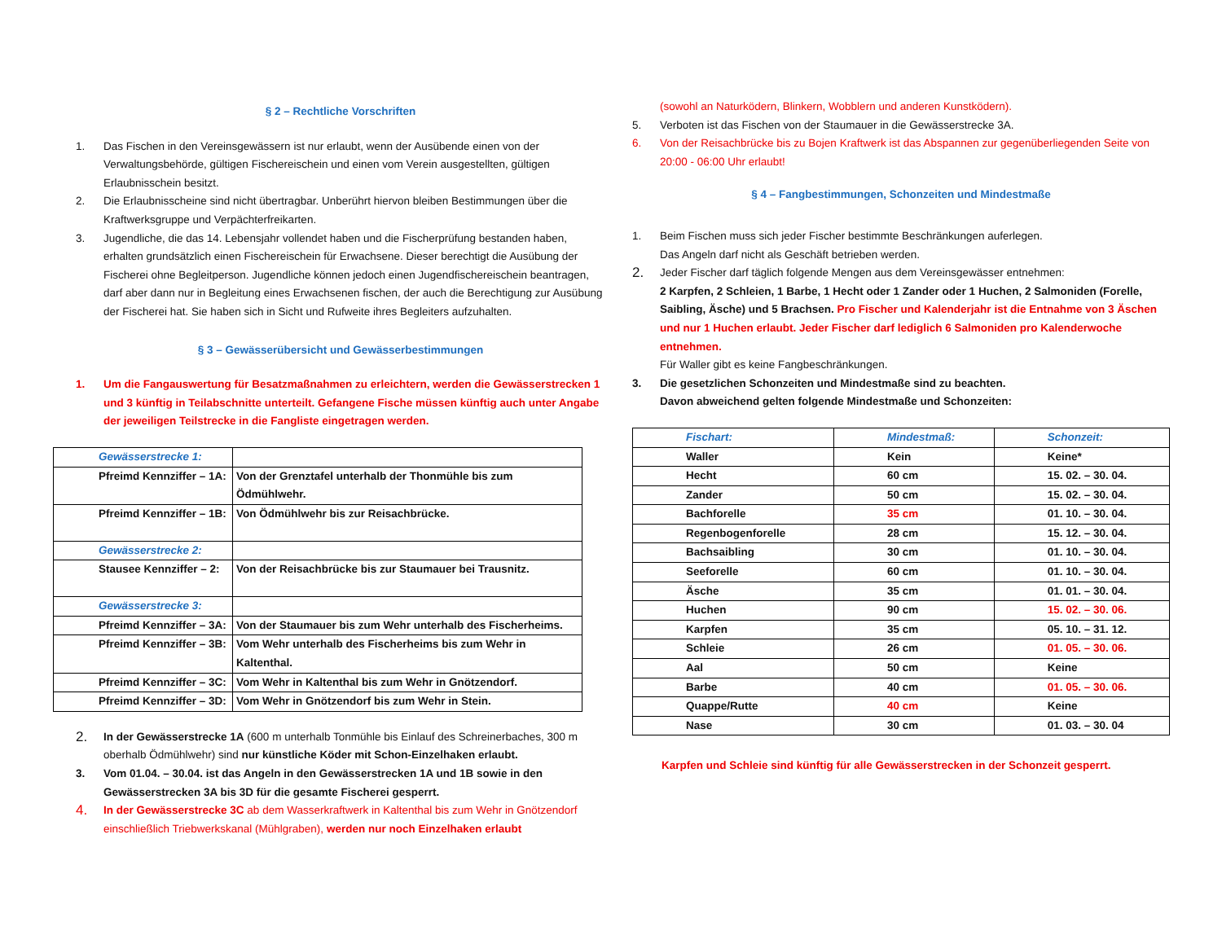§ 2 – Rechtliche Vorschriften
1. Das Fischen in den Vereinsgewässern ist nur erlaubt, wenn der Ausübende einen von der Verwaltungsbehörde, gültigen Fischereischein und einen vom Verein ausgestellten, gültigen Erlaubnisschein besitzt.
2. Die Erlaubnisscheine sind nicht übertragbar. Unberührt hiervon bleiben Bestimmungen über die Kraftwerksgruppe und Verpächterfreikarten.
3. Jugendliche, die das 14. Lebensjahr vollendet haben und die Fischerprüfung bestanden haben, erhalten grundsätzlich einen Fischereischein für Erwachsene. Dieser berechtigt die Ausübung der Fischerei ohne Begleitperson. Jugendliche können jedoch einen Jugendfischereischein beantragen, darf aber dann nur in Begleitung eines Erwachsenen fischen, der auch die Berechtigung zur Ausübung der Fischerei hat. Sie haben sich in Sicht und Rufweite ihres Begleiters aufzuhalten.
§ 3 – Gewässerübersicht und Gewässerbestimmungen
1. Um die Fangauswertung für Besatzmaßnahmen zu erleichtern, werden die Gewässerstrecken 1 und 3 künftig in Teilabschnitte unterteilt. Gefangene Fische müssen künftig auch unter Angabe der jeweiligen Teilstrecke in die Fangliste eingetragen werden.
| Gewässerstrecke 1: | |
| Pfreimd Kennziffer – 1A: | Von der Grenztafel unterhalb der Thonmühle bis zum Ödmühlwehr. |
| Pfreimd Kennziffer – 1B: | Von Ödmühlwehr bis zur Reisachbrücke. |
| Gewässerstrecke 2: | |
| Stausee Kennziffer – 2: | Von der Reisachbrücke bis zur Staumauer bei Trausnitz. |
| Gewässerstrecke 3: | |
| Pfreimd Kennziffer – 3A: | Von der Staumauer bis zum Wehr unterhalb des Fischerheims. |
| Pfreimd Kennziffer – 3B: | Vom Wehr unterhalb des Fischerheims bis zum Wehr in Kaltenthal. |
| Pfreimd Kennziffer – 3C: | Vom Wehr in Kaltenthal bis zum Wehr in Gnötzendorf. |
| Pfreimd Kennziffer – 3D: | Vom Wehr in Gnötzendorf bis zum Wehr in Stein. |
2. In der Gewässerstrecke 1A (600 m unterhalb Tonmühle bis Einlauf des Schreinerbaches, 300 m oberhalb Ödmühlwehr) sind nur künstliche Köder mit Schon-Einzelhaken erlaubt.
3. Vom 01.04. – 30.04. ist das Angeln in den Gewässerstrecken 1A und 1B sowie in den Gewässerstrecken 3A bis 3D für die gesamte Fischerei gesperrt.
4. In der Gewässerstrecke 3C ab dem Wasserkraftwerk in Kaltenthal bis zum Wehr in Gnötzendorf einschließlich Triebwerkskanal (Mühlgraben), werden nur noch Einzelhaken erlaubt
(sowohl an Naturködern, Blinkern, Wobblern und anderen Kunstködern).
5. Verboten ist das Fischen von der Staumauer in die Gewässerstrecke 3A.
6. Von der Reisachbrücke bis zu Bojen Kraftwerk ist das Abspannen zur gegenüberliegenden Seite von 20:00 - 06:00 Uhr erlaubt!
§ 4 – Fangbestimmungen, Schonzeiten und Mindestmaße
1. Beim Fischen muss sich jeder Fischer bestimmte Beschränkungen auferlegen.
Das Angeln darf nicht als Geschäft betrieben werden.
2. Jeder Fischer darf täglich folgende Mengen aus dem Vereinsgewässer entnehmen:
2 Karpfen, 2 Schleien, 1 Barbe, 1 Hecht oder 1 Zander oder 1 Huchen, 2 Salmoniden (Forelle, Saibling, Äsche) und 5 Brachsen. Pro Fischer und Kalenderjahr ist die Entnahme von 3 Äschen und nur 1 Huchen erlaubt. Jeder Fischer darf lediglich 6 Salmoniden pro Kalenderwoche entnehmen.
Für Waller gibt es keine Fangbeschränkungen.
3. Die gesetzlichen Schonzeiten und Mindestmaße sind zu beachten.
Davon abweichend gelten folgende Mindestmaße und Schonzeiten:
| Fischart: | Mindestmaß: | Schonzeit: |
| Waller | Kein | Keine* |
| Hecht | 60 cm | 15. 02. – 30. 04. |
| Zander | 50 cm | 15. 02. – 30. 04. |
| Bachforelle | 35 cm | 01. 10. – 30. 04. |
| Regenbogenforelle | 28 cm | 15. 12. – 30. 04. |
| Bachsaibling | 30 cm | 01. 10. – 30. 04. |
| Seeforelle | 60 cm | 01. 10. – 30. 04. |
| Äsche | 35 cm | 01. 01. – 30. 04. |
| Huchen | 90 cm | 15. 02. – 30. 06. |
| Karpfen | 35 cm | 05. 10. – 31. 12. |
| Schleie | 26 cm | 01. 05. – 30. 06. |
| Aal | 50 cm | Keine |
| Barbe | 40 cm | 01. 05. – 30. 06. |
| Quappe/Rutte | 40 cm | Keine |
| Nase | 30 cm | 01. 03. – 30. 04 |
Karpfen und Schleie sind künftig für alle Gewässerstrecken in der Schonzeit gesperrt.